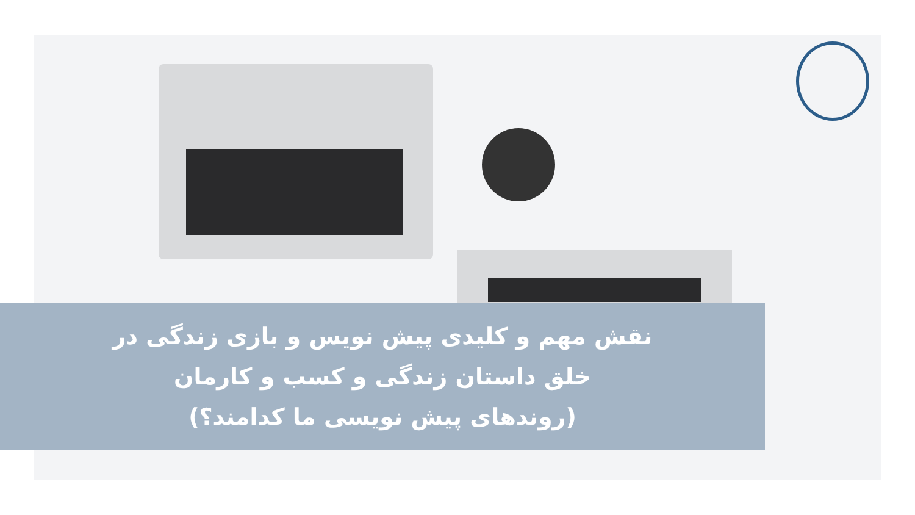نقش مهم و کلیدی پیش نویس و بازی زندگی در
خلق داستان زندگی و کسب و کارمان
(روندهای پیش نویسی ما کدامند؟)